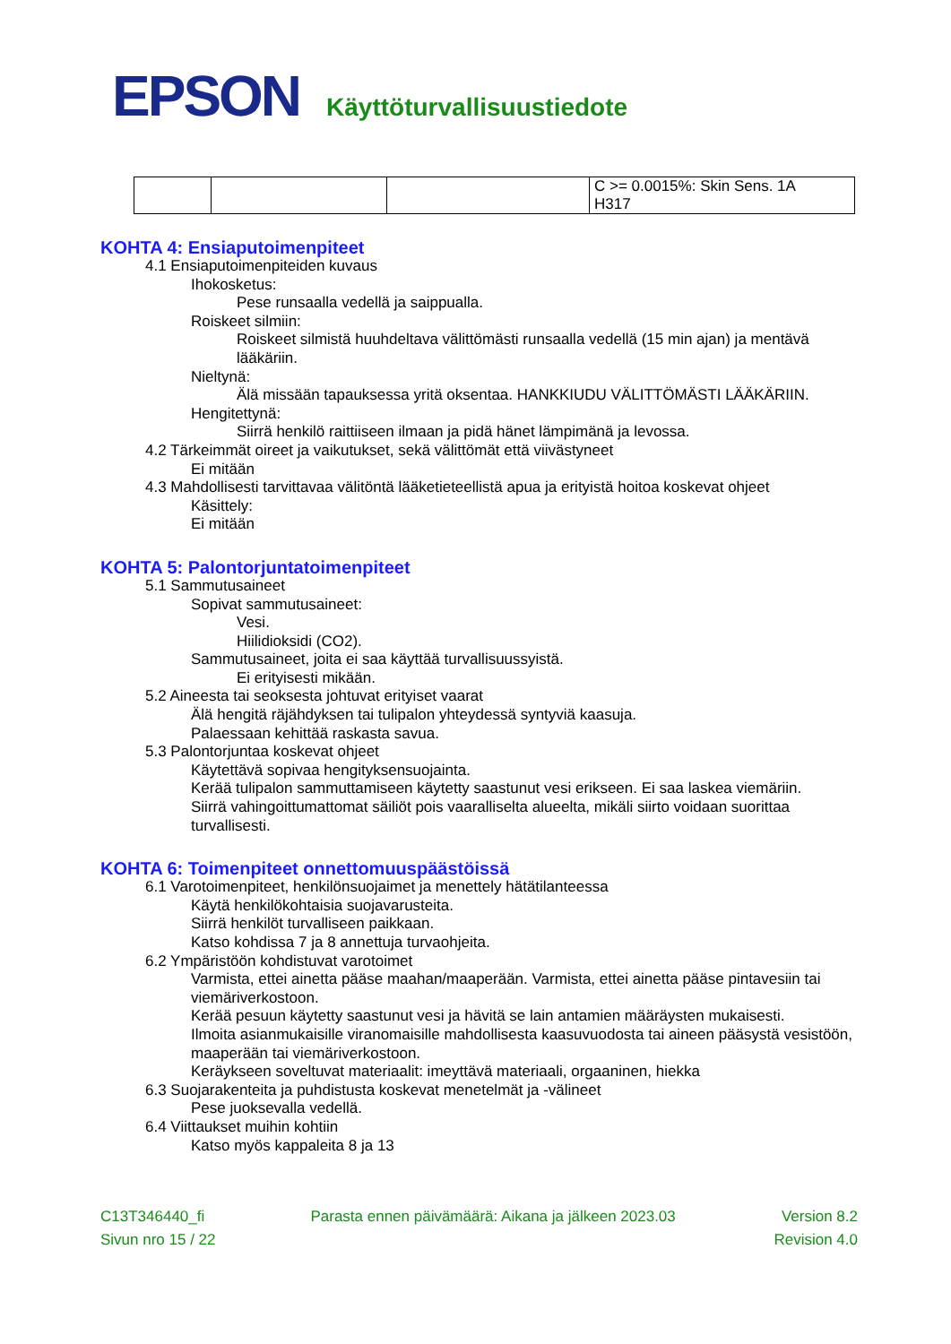EPSON Käyttöturvallisuustiedote
| | | | C >= 0.0015%: Skin Sens. 1A H317 |
KOHTA 4: Ensiaputoimenpiteet
4.1 Ensiaputoimenpiteiden kuvaus
Ihokosketus:
Pese runsaalla vedellä ja saippualla.
Roiskeet silmiin:
Roiskeet silmistä huuhdeltava välittömästi runsaalla vedellä (15 min ajan) ja mentävä lääkäriin.
Nieltynä:
Älä missään tapauksessa yritä oksentaa. HANKKIUDU VÄLITTÖMÄSTI LÄÄKÄRIIN.
Hengitettynä:
Siirrä henkilö raittiiseen ilmaan ja pidä hänet lämpimänä ja levossa.
4.2 Tärkeimmät oireet ja vaikutukset, sekä välittömät että viivästyneet
Ei mitään
4.3 Mahdollisesti tarvittavaa välitöntä lääketieteellistä apua ja erityistä hoitoa koskevat ohjeet
Käsittely:
Ei mitään
KOHTA 5: Palontorjuntatoimenpiteet
5.1 Sammutusaineet
Sopivat sammutusaineet:
Vesi.
Hiilidioksidi (CO2).
Sammutusaineet, joita ei saa käyttää turvallisuussyistä.
Ei erityisesti mikään.
5.2 Aineesta tai seoksesta johtuvat erityiset vaarat
Älä hengitä räjähdyksen tai tulipalon yhteydessä syntyviä kaasuja.
Palaessaan kehittää raskasta savua.
5.3 Palontorjuntaa koskevat ohjeet
Käytettävä sopivaa hengityksensuojainta.
Kerää tulipalon sammuttamiseen käytetty saastunut vesi erikseen. Ei saa laskea viemäriin.
Siirrä vahingoittumattomat säiliöt pois vaaralliselta alueelta, mikäli siirto voidaan suorittaa turvallisesti.
KOHTA 6: Toimenpiteet onnettomuuspäästöissä
6.1 Varotoimenpiteet, henkilönsuojaimet ja menettely hätätilanteessa
Käytä henkilökohtaisia suojavarusteita.
Siirrä henkilöt turvalliseen paikkaan.
Katso kohdissa 7 ja 8 annettuja turvaohjeita.
6.2 Ympäristöön kohdistuvat varotoimet
Varmista, ettei ainetta pääse maahan/maaperään. Varmista, ettei ainetta pääse pintavesiin tai viemäriverkostoon.
Kerää pesuun käytetty saastunut vesi ja hävitä se lain antamien määräysten mukaisesti.
Ilmoita asianmukaisille viranomaisille mahdollisesta kaasuvuodosta tai aineen pääsystä vesistöön, maaperään tai viemäriverkostoon.
Keräykseen soveltuvat materiaalit: imeyttävä materiaali, orgaaninen, hiekka
6.3 Suojarakenteita ja puhdistusta koskevat menetelmät ja -välineet
Pese juoksevalla vedellä.
6.4 Viittaukset muihin kohtiin
Katso myös kappaleita 8 ja 13
C13T346440_fi Parasta ennen päivämäärä: Aikana ja jälkeen 2023.03 Version 8.2
Sivun nro 15 / 22 Revision 4.0